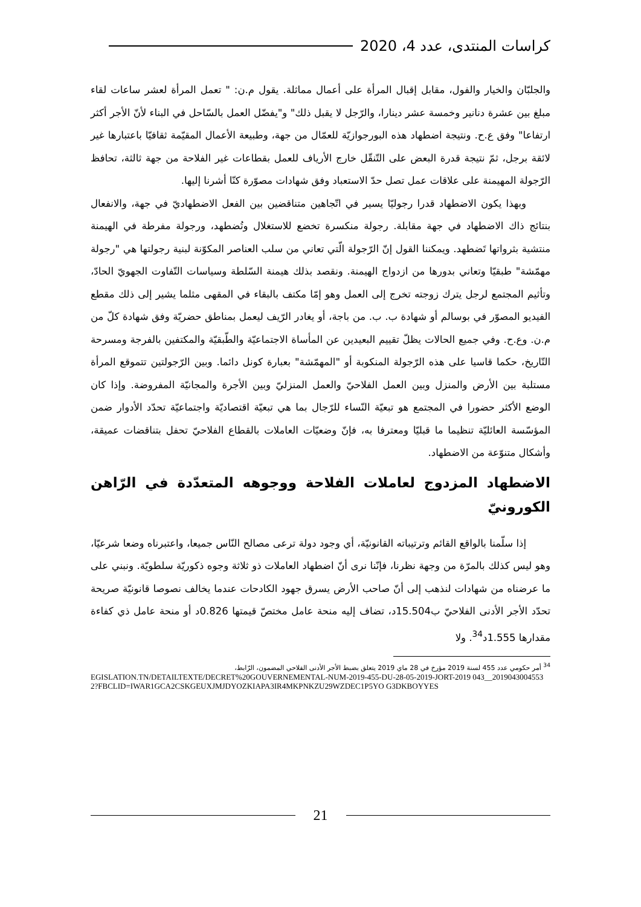كراسات المنتدى، عدد 4، 2020
والجلبّان والخيار والفول، مقابل إقبال المرأة على أعمال مماثلة. يقول م.ن: " تعمل المرأة لعشر ساعات لقاء مبلغ بين عشرة دنانير وخمسة عشر دينارا، والرّجل لا يقبل ذلك" و"يفضّل العمل بالسّاحل في البناء لأنّ الأجر أكثر ارتفاعا" وفق ع.ح. ونتيجة اضطهاد هذه البورجوازيّة للعمّال من جهة، وطبيعة الأعمال المقيّمة ثقافيّا باعتبارها غير لائقة برجل، ثمّ نتيجة قدرة البعض على التّنقّل خارج الأرياف للعمل بقطاعات غير الفلاحة من جهة ثالثة، تحافظ الرّجولة المهيمنة على علاقات عمل تصل حدّ الاستعباد وفق شهادات مصوّرة كنّا أشرنا إليها.
وبهذا يكون الاضطهاد قدرا رجوليّا يسير في اتّجاهين متناقضين بين الفعل الاضطهاديّ في جهة، والانفعال بنتائج ذاك الاضطهاد في جهة مقابلة. رجولة منكسرة تخضع للاستغلال وتُضطهد، ورجولة مفرطة في الهيمنة منتشية بثرواتها تَضطهد. ويمكننا القول إنّ الرّجولة الّتي تعاني من سلب العناصر المكوّنة لبنية رجولتها هي "رجولة مهمّشة" طبقيّا وتعاني بدورها من ازدواج الهيمنة. ونقصد بذلك هيمنة السّلطة وسياسات التّفاوت الجهويّ الحادّ، وتأثيم المجتمع لرجل يترك زوجته تخرج إلى العمل وهو إمّا مكتف بالبقاء في المقهى مثلما يشير إلى ذلك مقطع الفيديو المصوّر في بوسالم أو شهادة ب. ب. من باجة، أو يغادر الرّيف ليعمل بمناطق حضريّة وفق شهادة كلّ من م.ن. وع.ح. وفي جميع الحالات يظلّ تقييم البعيدين عن المأساة الاجتماعيّة والطّبقيّة والمكتفين بالفرجة ومسرحة التّاريخ، حكما قاسيا على هذه الرّجولة المنكوبة أو "المهمّشة" بعبارة كونل دائما. وبين الرّجولتين تتموقع المرأة مستلبة بين الأرض والمنزل وبين العمل الفلاحيّ والعمل المنزليّ وبين الأجرة والمجانيّة المفروضة. وإذا كان الوضع الأكثر حضورا في المجتمع هو تبعيّة النّساء للرّجال بما هي تبعيّة اقتصاديّة واجتماعيّة تحدّد الأدوار ضمن المؤسّسة العائليّة تنظيما ما قبليّا ومعترفا به، فإنّ وضعيّات العاملات بالقطاع الفلاحيّ تحفل بتناقضات عميقة، وأشكال متنوّعة من الاضطهاد.
الاضطهاد المزدوج لعاملات الفلاحة ووجوهه المتعدّدة في الرّاهن الكورونيّ
إذا سلّمنا بالواقع القائم وترتيباته القانونيّة، أي وجود دولة ترعى مصالح النّاس جميعا، واعتبرناه وضعا شرعيّا، وهو ليس كذلك بالمرّة من وجهة نظرنا، فإنّنا نرى أنّ اضطهاد العاملات ذو ثلاثة وجوه ذكوريّة سلطويّة. ونبني على ما عرضناه من شهادات لنذهب إلى أنّ صاحب الأرض يسرق جهود الكادحات عندما يخالف نصوصا قانونيّة صريحة تحدّد الأجر الأدنى الفلاحيّ ب15.504د، تضاف إليه منحة عامل مختصّ قيمتها 0.826د أو منحة عامل ذي كفاءة مقدارها 1.555د<sup>34</sup>. ولا
<sup>34</sup> أمر حكومي عدد 455 لسنة 2019 مؤرخ في 28 ماي 2019 يتعلق بضبط الأجر الأدنى الفلاحي المضمون، الرّابط،
EGISLATION.TN/DETAILTEXTE/DECRET%20GOUVERNEMENTAL-NUM-2019-455-DU-28-05-2019-JORT-2019 043__20190430045532?FBCLID=IWAR1GCA2CSKGEUXJMJDYOZKIAPA3IR4MKPNKZU29WZDEC1P5YO G3DKBOYYES
21